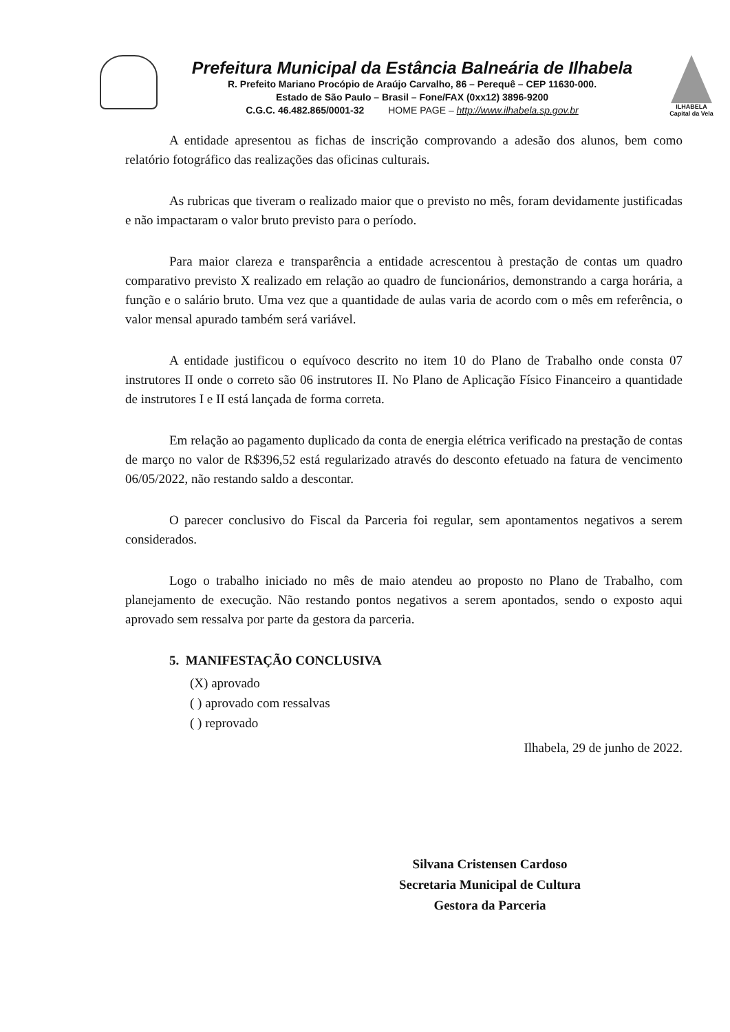Prefeitura Municipal da Estância Balneária de Ilhabela
R. Prefeito Mariano Procópio de Araújo Carvalho, 86 – Perequê – CEP 11630-000.
Estado de São Paulo – Brasil – Fone/FAX (0xx12) 3896-9200
C.G.C. 46.482.865/0001-32 HOME PAGE – http://www.ilhabela.sp.gov.br
ILHABELA
Capital da Vela
A entidade apresentou as fichas de inscrição comprovando a adesão dos alunos, bem como relatório fotográfico das realizações das oficinas culturais.
As rubricas que tiveram o realizado maior que o previsto no mês, foram devidamente justificadas e não impactaram o valor bruto previsto para o período.
Para maior clareza e transparência a entidade acrescentou à prestação de contas um quadro comparativo previsto X realizado em relação ao quadro de funcionários, demonstrando a carga horária, a função e o salário bruto. Uma vez que a quantidade de aulas varia de acordo com o mês em referência, o valor mensal apurado também será variável.
A entidade justificou o equívoco descrito no item 10 do Plano de Trabalho onde consta 07 instrutores II onde o correto são 06 instrutores II. No Plano de Aplicação Físico Financeiro a quantidade de instrutores I e II está lançada de forma correta.
Em relação ao pagamento duplicado da conta de energia elétrica verificado na prestação de contas de março no valor de R$396,52 está regularizado através do desconto efetuado na fatura de vencimento 06/05/2022, não restando saldo a descontar.
O parecer conclusivo do Fiscal da Parceria foi regular, sem apontamentos negativos a serem considerados.
Logo o trabalho iniciado no mês de maio atendeu ao proposto no Plano de Trabalho, com planejamento de execução. Não restando pontos negativos a serem apontados, sendo o exposto aqui aprovado sem ressalva por parte da gestora da parceria.
5. MANIFESTAÇÃO CONCLUSIVA
(X) aprovado
( ) aprovado com ressalvas
( ) reprovado
Ilhabela, 29 de junho de 2022.
Silvana Cristensen Cardoso
Secretaria Municipal de Cultura
Gestora da Parceria